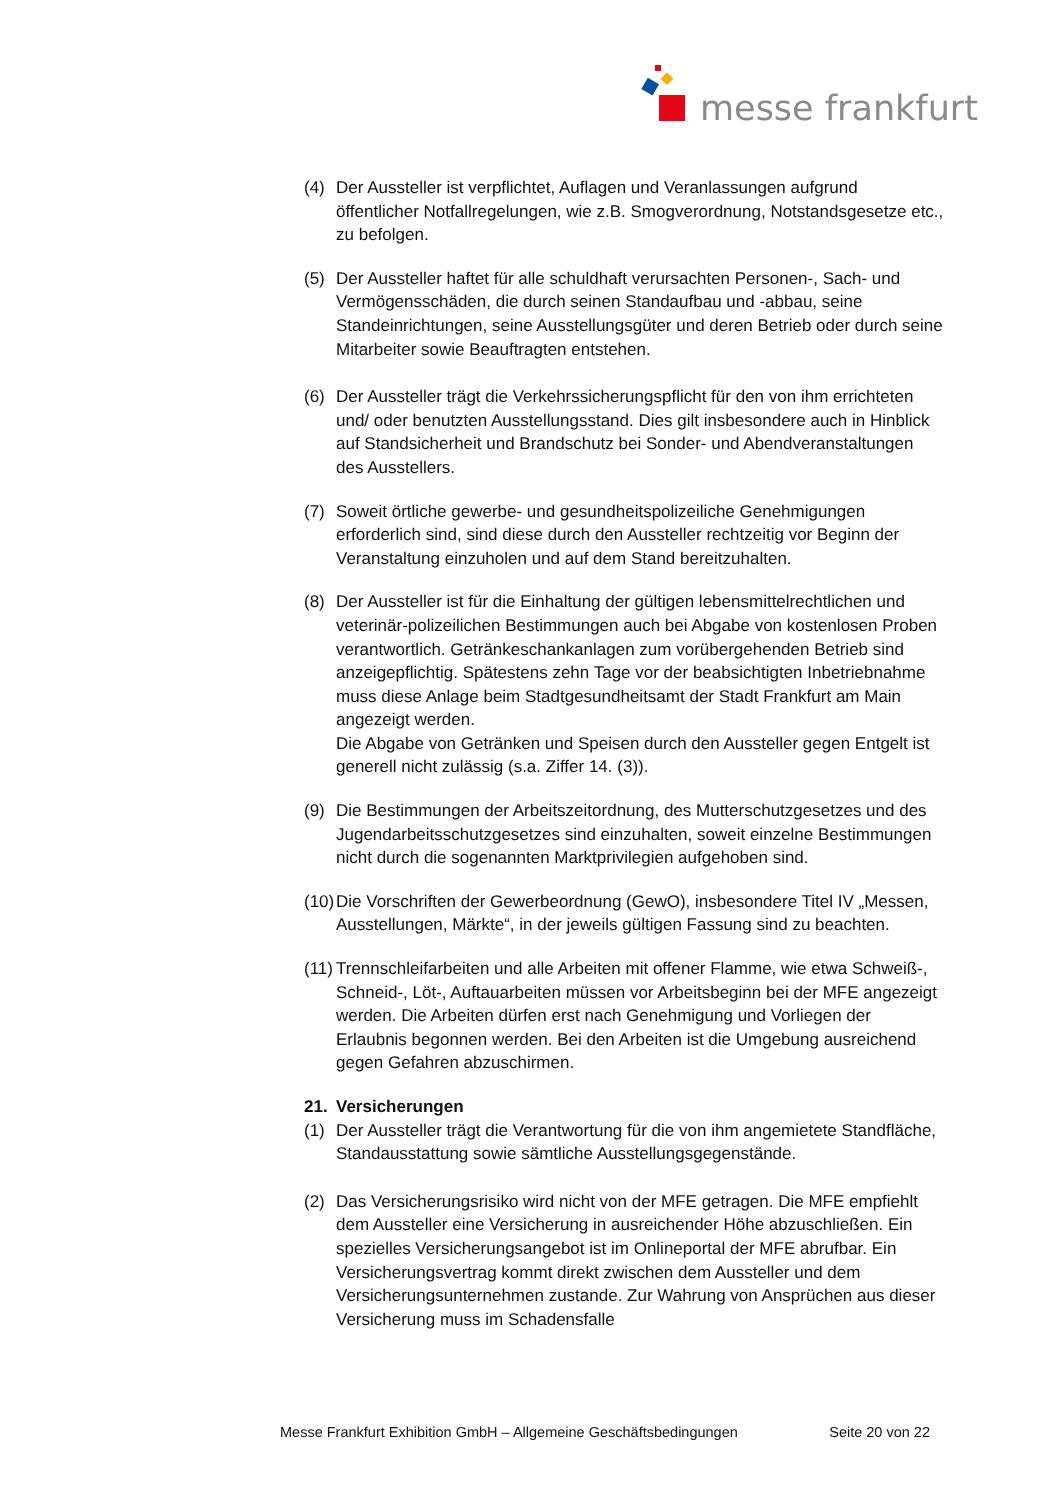messe frankfurt
(4) Der Aussteller ist verpflichtet, Auflagen und Veranlassungen aufgrund öffentlicher Notfallregelungen, wie z.B. Smogverordnung, Notstandsgesetze etc., zu befolgen.
(5) Der Aussteller haftet für alle schuldhaft verursachten Personen-, Sach- und Vermögensschäden, die durch seinen Standaufbau und -abbau, seine Standeinrichtungen, seine Ausstellungsgüter und deren Betrieb oder durch seine Mitarbeiter sowie Beauftragten entstehen.
(6) Der Aussteller trägt die Verkehrssicherungspflicht für den von ihm errichteten und/ oder benutzten Ausstellungsstand. Dies gilt insbesondere auch in Hinblick auf Standsicherheit und Brandschutz bei Sonder- und Abendveranstaltungen des Ausstellers.
(7) Soweit örtliche gewerbe- und gesundheitspolizeiliche Genehmigungen erforderlich sind, sind diese durch den Aussteller rechtzeitig vor Beginn der Veranstaltung einzuholen und auf dem Stand bereitzuhalten.
(8) Der Aussteller ist für die Einhaltung der gültigen lebensmittelrechtlichen und veterinär-polizeilichen Bestimmungen auch bei Abgabe von kostenlosen Proben verantwortlich. Getränkeschankanlagen zum vorübergehenden Betrieb sind anzeigepflichtig. Spätestens zehn Tage vor der beabsichtigten Inbetriebnahme muss diese Anlage beim Stadtgesundheitsamt der Stadt Frankfurt am Main angezeigt werden.
Die Abgabe von Getränken und Speisen durch den Aussteller gegen Entgelt ist generell nicht zulässig (s.a. Ziffer 14. (3)).
(9) Die Bestimmungen der Arbeitszeitordnung, des Mutterschutzgesetzes und des Jugendarbeitsschutzgesetzes sind einzuhalten, soweit einzelne Bestimmungen nicht durch die sogenannten Marktprivilegien aufgehoben sind.
(10) Die Vorschriften der Gewerbeordnung (GewO), insbesondere Titel IV „Messen, Ausstellungen, Märkte“, in der jeweils gültigen Fassung sind zu beachten.
(11) Trennschleifarbeiten und alle Arbeiten mit offener Flamme, wie etwa Schweiß-, Schneid-, Löt-, Auftauarbeiten müssen vor Arbeitsbeginn bei der MFE angezeigt werden. Die Arbeiten dürfen erst nach Genehmigung und Vorliegen der Erlaubnis begonnen werden. Bei den Arbeiten ist die Umgebung ausreichend gegen Gefahren abzuschirmen.
21. Versicherungen
(1) Der Aussteller trägt die Verantwortung für die von ihm angemietete Standfläche, Standausstattung sowie sämtliche Ausstellungsgegenstände.
(2) Das Versicherungsrisiko wird nicht von der MFE getragen. Die MFE empfiehlt dem Aussteller eine Versicherung in ausreichender Höhe abzuschließen. Ein spezielles Versicherungsangebot ist im Onlineportal der MFE abrufbar. Ein Versicherungsvertrag kommt direkt zwischen dem Aussteller und dem Versicherungsunternehmen zustande. Zur Wahrung von Ansprüchen aus dieser Versicherung muss im Schadensfalle
Messe Frankfurt Exhibition GmbH – Allgemeine Geschäftsbedingungen Seite 20 von 22